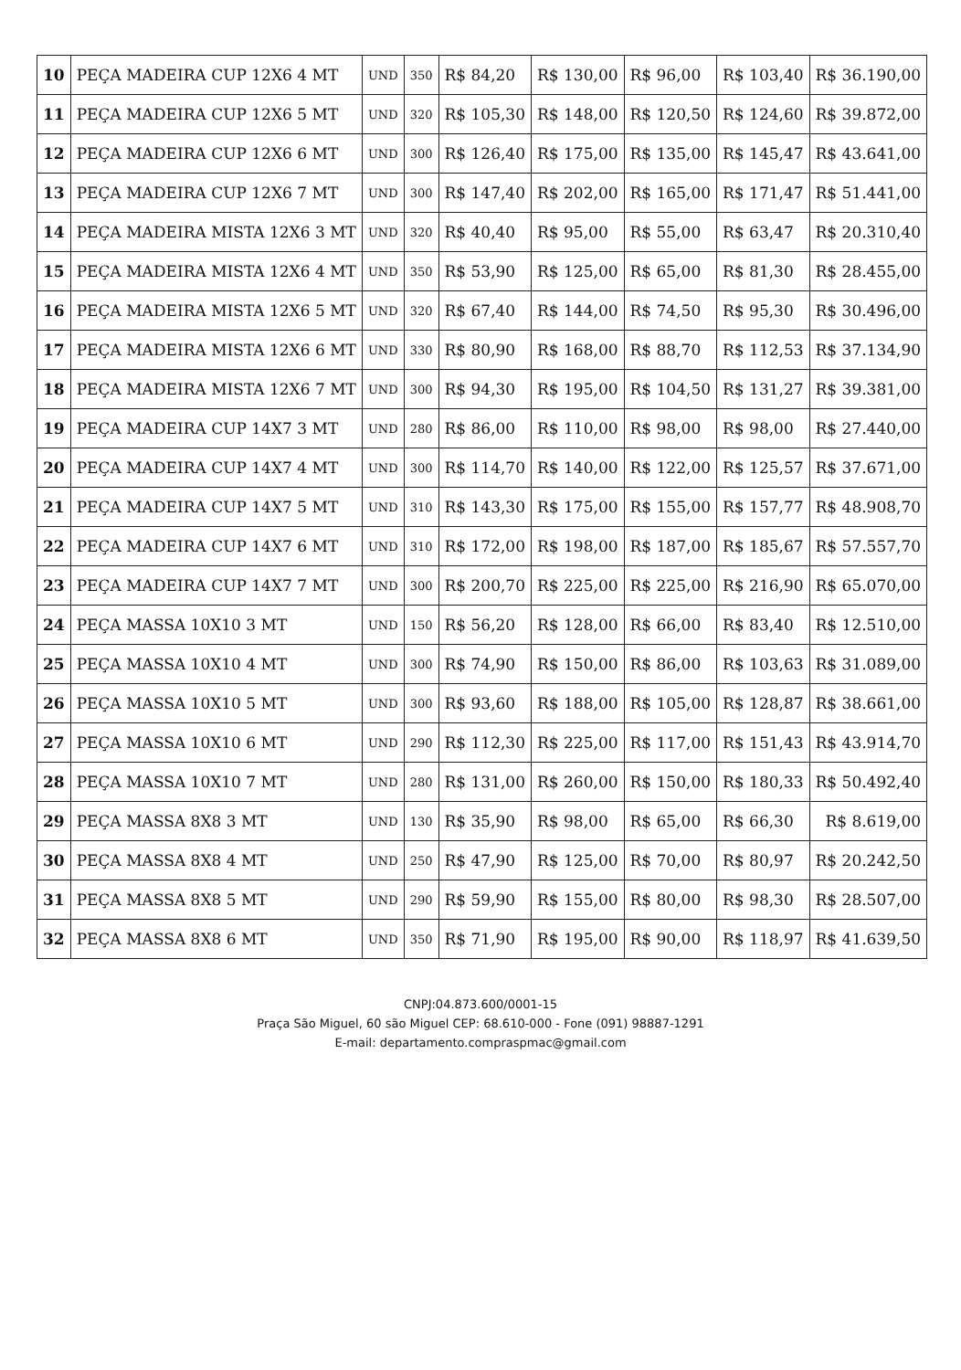| 10 | PEÇA MADEIRA CUP 12X6 4 MT | UND | 350 | R$ 84,20 | R$ 130,00 | R$ 96,00 | R$ 103,40 | R$ 36.190,00 |
| 11 | PEÇA MADEIRA CUP 12X6 5 MT | UND | 320 | R$ 105,30 | R$ 148,00 | R$ 120,50 | R$ 124,60 | R$ 39.872,00 |
| 12 | PEÇA MADEIRA CUP 12X6 6 MT | UND | 300 | R$ 126,40 | R$ 175,00 | R$ 135,00 | R$ 145,47 | R$ 43.641,00 |
| 13 | PEÇA MADEIRA CUP 12X6 7 MT | UND | 300 | R$ 147,40 | R$ 202,00 | R$ 165,00 | R$ 171,47 | R$ 51.441,00 |
| 14 | PEÇA MADEIRA MISTA 12X6 3 MT | UND | 320 | R$ 40,40 | R$ 95,00 | R$ 55,00 | R$ 63,47 | R$ 20.310,40 |
| 15 | PEÇA MADEIRA MISTA 12X6 4 MT | UND | 350 | R$ 53,90 | R$ 125,00 | R$ 65,00 | R$ 81,30 | R$ 28.455,00 |
| 16 | PEÇA MADEIRA MISTA 12X6 5 MT | UND | 320 | R$ 67,40 | R$ 144,00 | R$ 74,50 | R$ 95,30 | R$ 30.496,00 |
| 17 | PEÇA MADEIRA MISTA 12X6 6 MT | UND | 330 | R$ 80,90 | R$ 168,00 | R$ 88,70 | R$ 112,53 | R$ 37.134,90 |
| 18 | PEÇA MADEIRA MISTA 12X6 7 MT | UND | 300 | R$ 94,30 | R$ 195,00 | R$ 104,50 | R$ 131,27 | R$ 39.381,00 |
| 19 | PEÇA MADEIRA CUP 14X7 3 MT | UND | 280 | R$ 86,00 | R$ 110,00 | R$ 98,00 | R$ 98,00 | R$ 27.440,00 |
| 20 | PEÇA MADEIRA CUP 14X7 4 MT | UND | 300 | R$ 114,70 | R$ 140,00 | R$ 122,00 | R$ 125,57 | R$ 37.671,00 |
| 21 | PEÇA MADEIRA CUP 14X7 5 MT | UND | 310 | R$ 143,30 | R$ 175,00 | R$ 155,00 | R$ 157,77 | R$ 48.908,70 |
| 22 | PEÇA MADEIRA CUP 14X7 6 MT | UND | 310 | R$ 172,00 | R$ 198,00 | R$ 187,00 | R$ 185,67 | R$ 57.557,70 |
| 23 | PEÇA MADEIRA CUP 14X7 7 MT | UND | 300 | R$ 200,70 | R$ 225,00 | R$ 225,00 | R$ 216,90 | R$ 65.070,00 |
| 24 | PEÇA MASSA 10X10 3 MT | UND | 150 | R$ 56,20 | R$ 128,00 | R$ 66,00 | R$ 83,40 | R$ 12.510,00 |
| 25 | PEÇA MASSA 10X10 4 MT | UND | 300 | R$ 74,90 | R$ 150,00 | R$ 86,00 | R$ 103,63 | R$ 31.089,00 |
| 26 | PEÇA MASSA 10X10 5 MT | UND | 300 | R$ 93,60 | R$ 188,00 | R$ 105,00 | R$ 128,87 | R$ 38.661,00 |
| 27 | PEÇA MASSA 10X10 6 MT | UND | 290 | R$ 112,30 | R$ 225,00 | R$ 117,00 | R$ 151,43 | R$ 43.914,70 |
| 28 | PEÇA MASSA 10X10 7 MT | UND | 280 | R$ 131,00 | R$ 260,00 | R$ 150,00 | R$ 180,33 | R$ 50.492,40 |
| 29 | PEÇA MASSA 8X8 3 MT | UND | 130 | R$ 35,90 | R$ 98,00 | R$ 65,00 | R$ 66,30 | R$ 8.619,00 |
| 30 | PEÇA MASSA 8X8 4 MT | UND | 250 | R$ 47,90 | R$ 125,00 | R$ 70,00 | R$ 80,97 | R$ 20.242,50 |
| 31 | PEÇA MASSA 8X8 5 MT | UND | 290 | R$ 59,90 | R$ 155,00 | R$ 80,00 | R$ 98,30 | R$ 28.507,00 |
| 32 | PEÇA MASSA 8X8 6 MT | UND | 350 | R$ 71,90 | R$ 195,00 | R$ 90,00 | R$ 118,97 | R$ 41.639,50 |
CNPJ:04.873.600/0001-15
Praça São Miguel, 60 são Miguel CEP: 68.610-000 - Fone (091) 98887-1291
E-mail: departamento.compraspmac@gmail.com